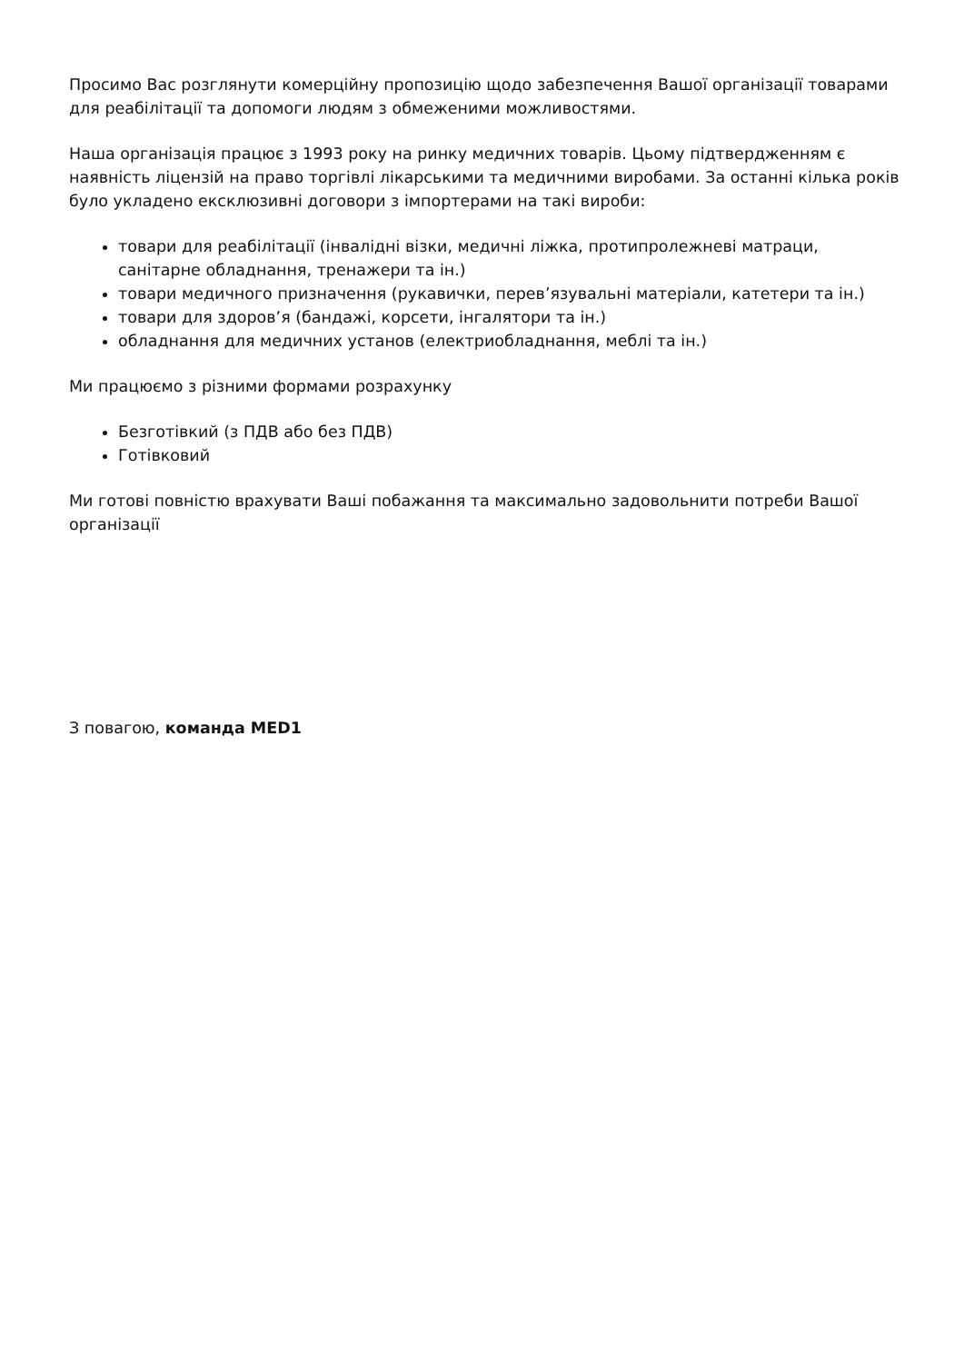Просимо Вас розглянути комерційну пропозицію щодо забезпечення Вашої організації товарами для реабілітації та допомоги людям з обмеженими можливостями.
Наша організація працює з 1993 року на ринку медичних товарів. Цьому підтвердженням є наявність ліцензій на право торгівлі лікарськими та медичними виробами. За останні кілька років було укладено ексклюзивні договори з імпортерами на такі вироби:
товари для реабілітації (інвалідні візки, медичні ліжка, протипролежневі матраци, санітарне обладнання, тренажери та ін.)
товари медичного призначення (рукавички, перев’язувальні матеріали, катетери та ін.)
товари для здоров’я (бандажі, корсети, інгалятори та ін.)
обладнання для медичних установ (електриобладнання, меблі та ін.)
Ми працюємо з різними формами розрахунку
Безготівкий (з ПДВ або без ПДВ)
Готівковий
Ми готові повністю врахувати Ваші побажання та максимально задовольнити потреби Вашої організації
З повагою, команда MED1